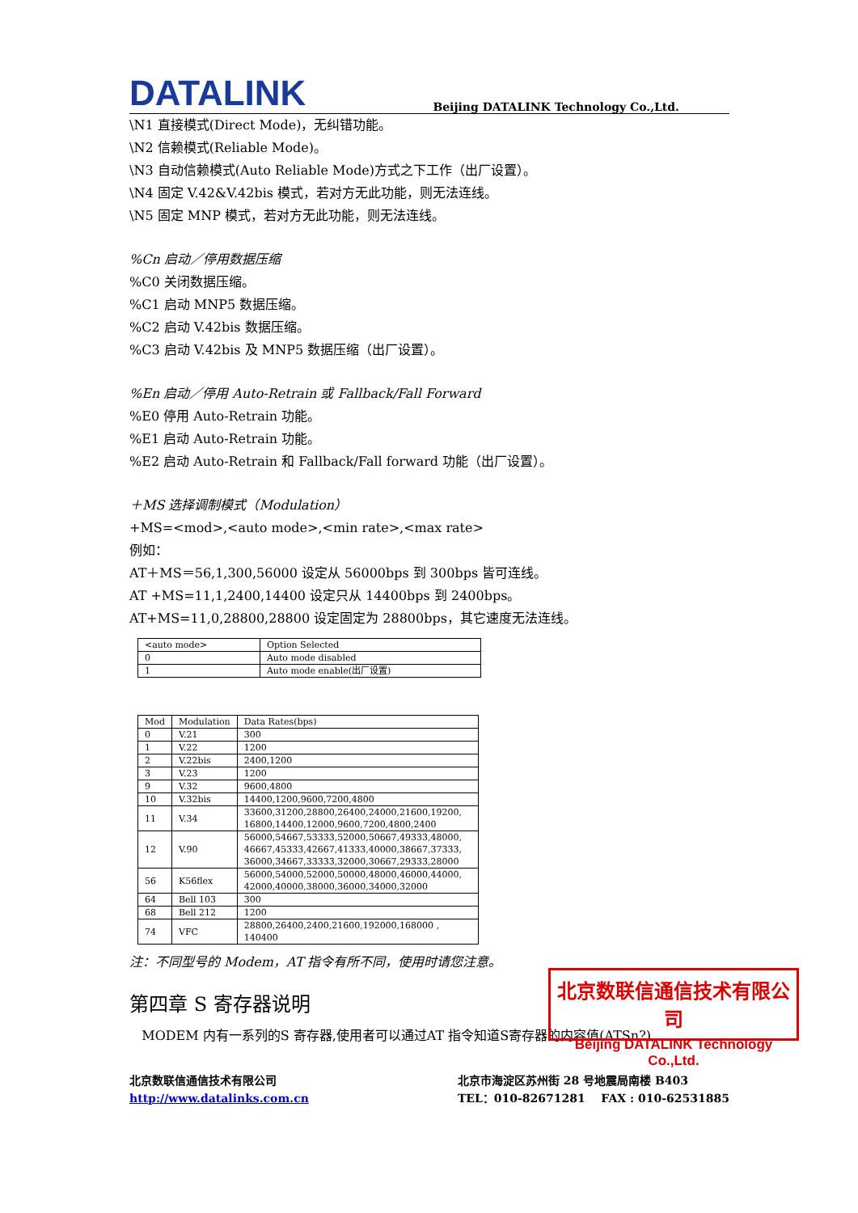DATALINK
Beijing DATALINK Technology Co.,Ltd.
\N1 直接模式(Direct Mode)，无纠错功能。
\N2 信赖模式(Reliable Mode)。
\N3 自动信赖模式(Auto Reliable Mode)方式之下工作（出厂设置）。
\N4 固定 V.42&V.42bis 模式，若对方无此功能，则无法连线。
\N5 固定 MNP 模式，若对方无此功能，则无法连线。
%Cn 启动／停用数据压缩
%C0 关闭数据压缩。
%C1 启动 MNP5 数据压缩。
%C2 启动 V.42bis 数据压缩。
%C3 启动 V.42bis 及 MNP5 数据压缩（出厂设置）。
%En 启动／停用 Auto-Retrain 或 Fallback/Fall Forward
%E0 停用 Auto-Retrain 功能。
%E1 启动 Auto-Retrain 功能。
%E2 启动 Auto-Retrain 和 Fallback/Fall forward 功能（出厂设置）。
＋MS 选择调制模式（Modulation）
+MS=<mod>,<auto mode>,<min rate>,<max rate>
例如：
AT＋MS＝56,1,300,56000 设定从 56000bps 到 300bps 皆可连线。
AT +MS=11,1,2400,14400 设定只从 14400bps 到 2400bps。
AT+MS=11,0,28800,28800 设定固定为 28800bps，其它速度无法连线。
| <auto mode> | Option Selected |
| 0 | Auto mode disabled |
| 1 | Auto mode enable(出厂设置) |
| Mod | Modulation | Data Rates(bps) |
| 0 | V.21 | 300 |
| 1 | V.22 | 1200 |
| 2 | V.22bis | 2400,1200 |
| 3 | V.23 | 1200 |
| 9 | V.32 | 9600,4800 |
| 10 | V.32bis | 14400,1200,9600,7200,4800 |
| 11 | V.34 | 33600,31200,28800,26400,24000,21600,19200, 16800,14400,12000,9600,7200,4800,2400 |
| 12 | V.90 | 56000,54667,53333,52000,50667,49333,48000, 46667,45333,42667,41333,40000,38667,37333, 36000,34667,33333,32000,30667,29333,28000 |
| 56 | K56flex | 56000,54000,52000,50000,48000,46000,44000, 42000,40000,38000,36000,34000,32000 |
| 64 | Bell 103 | 300 |
| 68 | Bell 212 | 1200 |
| 74 | VFC | 28800,26400,2400,21600,192000,168000 , 140400 |
注：不同型号的 Modem，AT 指令有所不同，使用时请您注意。
第四章 S 寄存器说明
MODEM 内有一系列的S 寄存器,使用者可以通过AT 指令知道S寄存器的内容值(ATSn?),
北京数联信通信技术有限公司
http://www.datalinks.com.cn
北京市海淀区苏州街 28 号地震局南楼 B403
TEL：010-82671281 FAX : 010-62531885
北京数联信通信技术有限公司
Beijing DATALINK Technology Co.,Ltd.